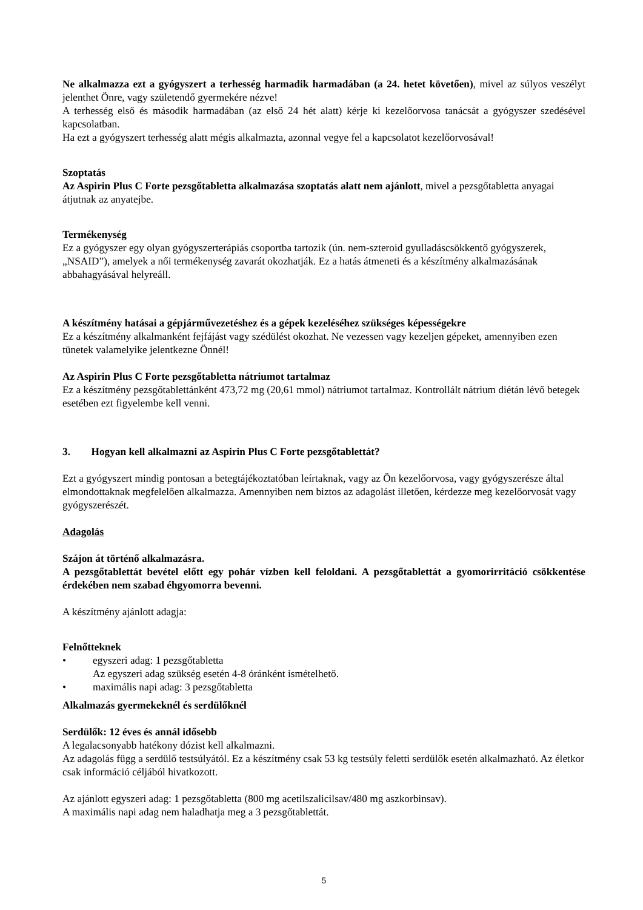Ne alkalmazza ezt a gyógyszert a terhesség harmadik harmadában (a 24. hetet követően), mivel az súlyos veszélyt jelenthet Önre, vagy születendő gyermekére nézve!
A terhesség első és második harmadában (az első 24 hét alatt) kérje ki kezelőorvosa tanácsát a gyógyszer szedésével kapcsolatban.
Ha ezt a gyógyszert terhesség alatt mégis alkalmazta, azonnal vegye fel a kapcsolatot kezelőorvosával!
Szoptatás
Az Aspirin Plus C Forte pezsgőtabletta alkalmazása szoptatás alatt nem ajánlott, mivel a pezsgőtabletta anyagai átjutnak az anyatejbe.
Termékenység
Ez a gyógyszer egy olyan gyógyszerterápiás csoportba tartozik (ún. nem-szteroid gyulladáscsökkentő gyógyszerek, „NSAID”), amelyek a női termékenység zavarát okozhatják. Ez a hatás átmeneti és a készítmény alkalmazásának abbahagyásával helyreáll.
A készítmény hatásai a gépjárművezetéshez és a gépek kezeléséhez szükséges képességekre
Ez a készítmény alkalmanként fejfájást vagy szédülést okozhat. Ne vezessen vagy kezeljen gépeket, amennyiben ezen tünetek valamelyike jelentkezne Önnél!
Az Aspirin Plus C Forte pezsgőtabletta nátriumot tartalmaz
Ez a készítmény pezsgőtablettánként 473,72 mg (20,61 mmol) nátriumot tartalmaz. Kontrollált nátrium diétán lévő betegek esetében ezt figyelembe kell venni.
3. Hogyan kell alkalmazni az Aspirin Plus C Forte pezsgőtablettát?
Ezt a gyógyszert mindig pontosan a betegtájékoztatóban leírtaknak, vagy az Ön kezelőorvosa, vagy gyógyszerésze által elmondottaknak megfelelően alkalmazza. Amennyiben nem biztos az adagolást illetően, kérdezze meg kezelőorvosát vagy gyógyszerészét.
Adagolás
Szájon át történő alkalmazásra.
A pezsgőtablettát bevétel előtt egy pohár vízben kell feloldani. A pezsgőtablettát a gyomorirritáció csökkentése érdekében nem szabad éhgyomorra bevenni.
A készítmény ajánlott adagja:
Felnőtteknek
• egyszeri adag: 1 pezsgőtabletta
Az egyszeri adag szükség esetén 4-8 óránként ismételhető.
• maximális napi adag: 3 pezsgőtabletta
Alkalmazás gyermekeknél és serdülőknél
Serdülők: 12 éves és annál idősebb
A legalacsonyabb hatékony dózist kell alkalmazni.
Az adagolás függ a serdülő testsúlyától. Ez a készítmény csak 53 kg testsúly feletti serdülők esetén alkalmazható. Az életkor csak információ céljából hivatkozott.
Az ajánlott egyszeri adag: 1 pezsgőtabletta (800 mg acetilszalicilsav/480 mg aszkorbinsav).
A maximális napi adag nem haladhatja meg a 3 pezsgőtablettát.
5